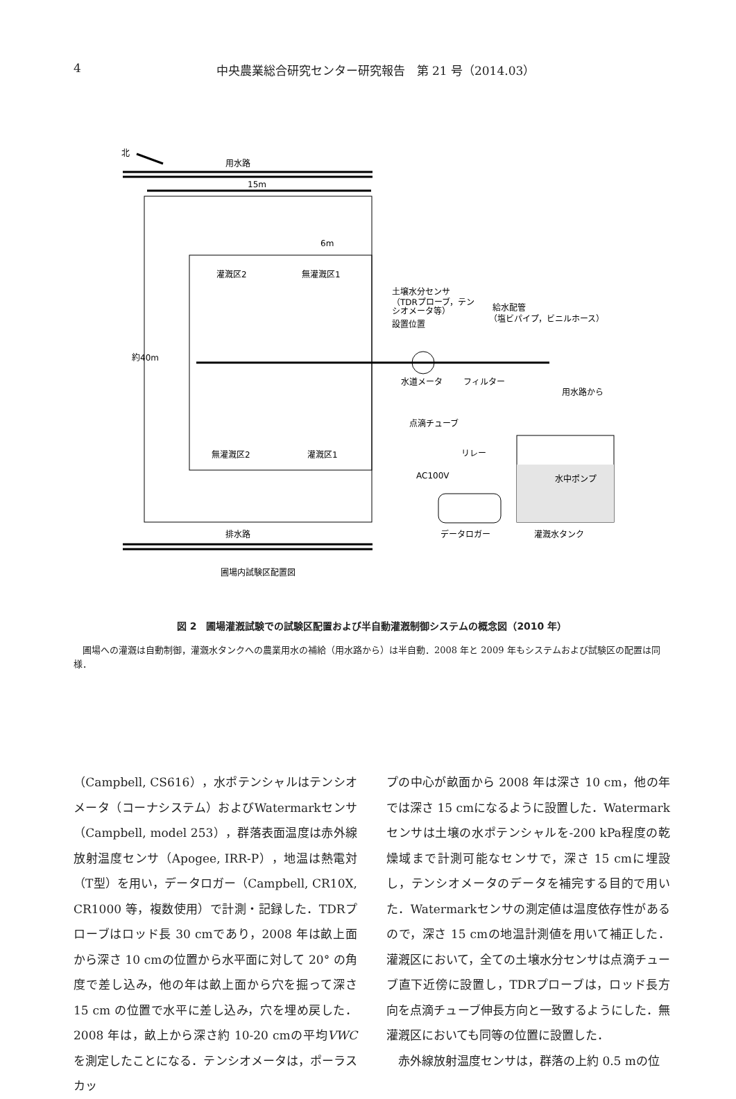4 中央農業総合研究センター研究報告　第 21 号（2014.03）
北
用水路
15m
灌漑区2
無灌漑区1
無灌漑区2
灌漑区1
6m
約40m
土壌水分センサ
（TDRプローブ，テン
シオメータ等）
設置位置
給水配管
（塩ビパイプ，ビニルホース）
水道メータ
フィルター
用水路から
点滴チューブ
リレー
AC100V
水中ポンプ
データロガー
灌漑水タンク
排水路
圃場内試験区配置図
図 2　圃場灌漑試験での試験区配置および半自動灌漑制御システムの概念図（2010 年）
圃場への灌漑は自動制御，灌漑水タンクへの農業用水の補給（用水路から）は半自動．2008 年と 2009 年もシステムおよび試験区の配置は同様．
（Campbell, CS616），水ポテンシャルはテンシオメータ（コーナシステム）およびWatermarkセンサ（Campbell, model 253），群落表面温度は赤外線放射温度センサ（Apogee, IRR-P），地温は熱電対（T型）を用い，データロガー（Campbell, CR10X, CR1000 等，複数使用）で計測・記録した．TDRプローブはロッド長 30 cmであり，2008 年は畝上面から深さ 10 cmの位置から水平面に対して 20° の角度で差し込み，他の年は畝上面から穴を掘って深さ 15 cm の位置で水平に差し込み，穴を埋め戻した．2008 年は，畝上から深さ約 10-20 cmの平均VWCを測定したことになる．テンシオメータは，ポーラスカッ
プの中心が畝面から 2008 年は深さ 10 cm，他の年では深さ 15 cmになるように設置した．Watermark センサは土壌の水ポテンシャルを-200 kPa程度の乾燥域まで計測可能なセンサで，深さ 15 cmに埋設し，テンシオメータのデータを補完する目的で用いた．Watermarkセンサの測定値は温度依存性があるので，深さ 15 cmの地温計測値を用いて補正した．灌漑区において，全ての土壌水分センサは点滴チューブ直下近傍に設置し，TDRプローブは，ロッド長方向を点滴チューブ伸長方向と一致するようにした．無灌漑区においても同等の位置に設置した．
　赤外線放射温度センサは，群落の上約 0.5 mの位